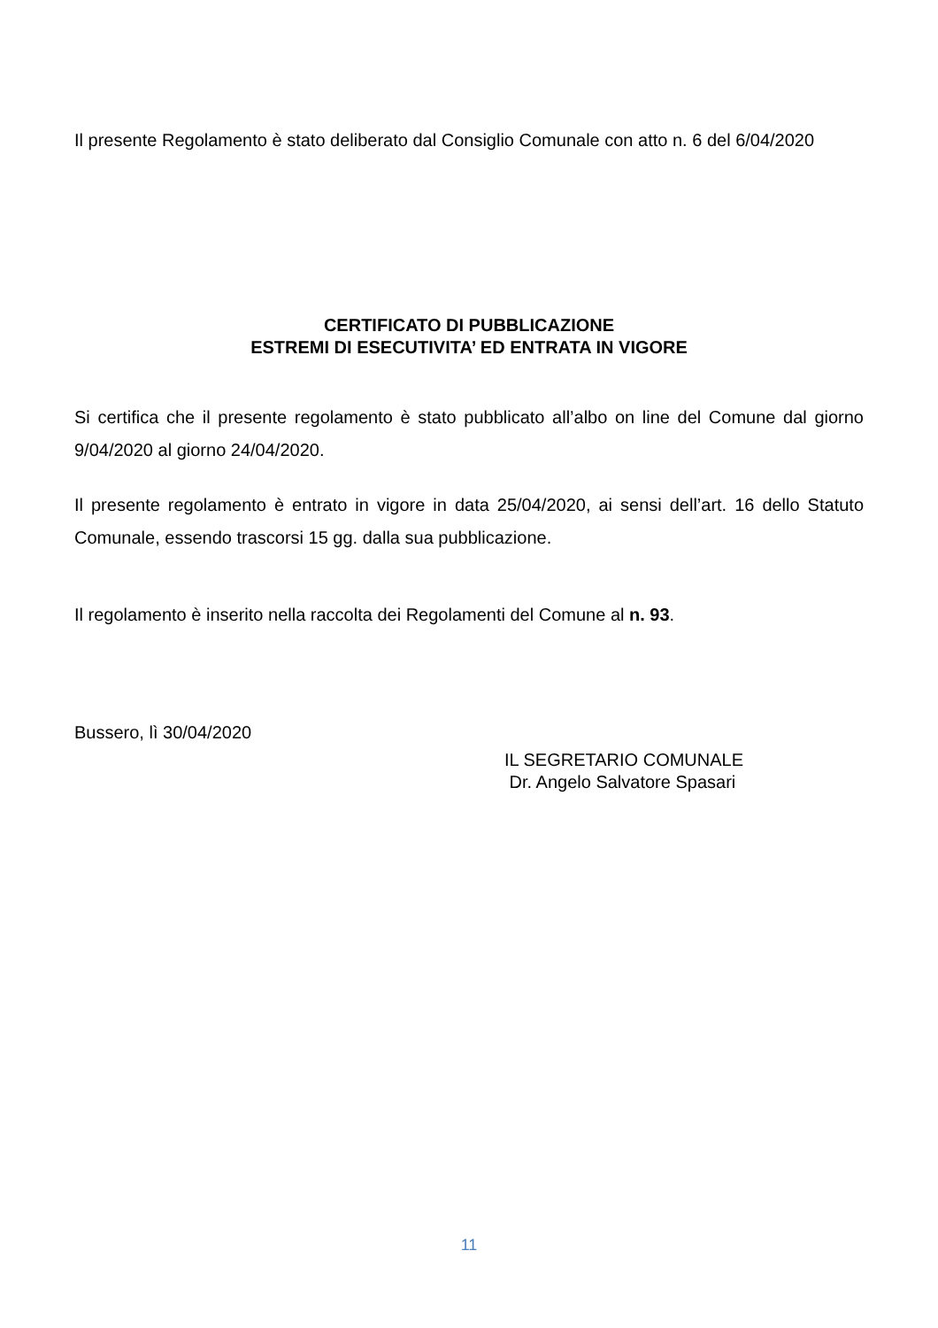Il presente Regolamento è stato deliberato dal Consiglio Comunale con atto n. 6 del 6/04/2020
CERTIFICATO DI PUBBLICAZIONE
ESTREMI DI ESECUTIVITA’ ED ENTRATA IN VIGORE
Si certifica che il presente regolamento è stato pubblicato all’albo on line del Comune dal giorno 9/04/2020 al giorno 24/04/2020.
Il presente regolamento è entrato in vigore in data 25/04/2020, ai sensi dell’art. 16 dello Statuto Comunale, essendo trascorsi 15 gg. dalla sua pubblicazione.
Il regolamento è inserito nella raccolta dei Regolamenti del Comune al n. 93.
Bussero, lì 30/04/2020
IL SEGRETARIO COMUNALE
Dr. Angelo Salvatore Spasari
11